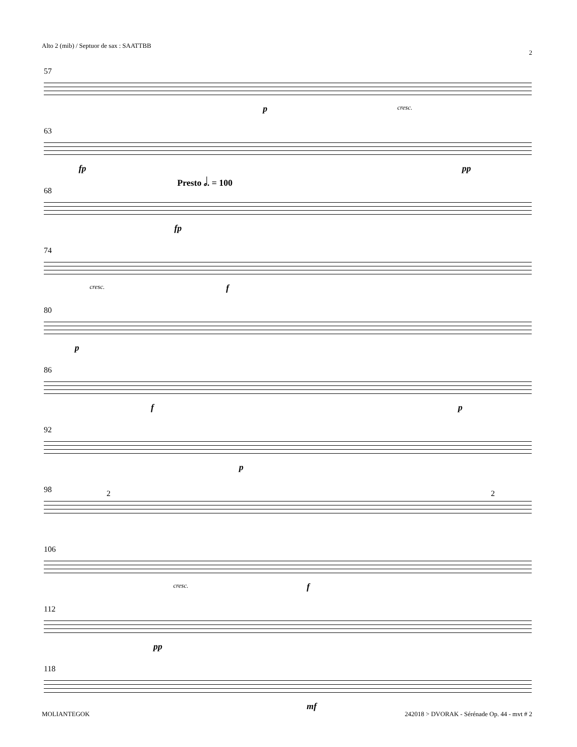Alto 2 (mib) / Septuor de sax : SAATTBB 2
57
p cresc.
63
fp pp
68
Presto 𝅗𝅥. = 100
fp
74
cresc. f
80
p
86
f p
92
p
98 2 2
106
cresc. f
112
pp
118
mf
MOLIANTEGOK 242018 > DVORAK - Sérénade Op. 44 - mvt # 2